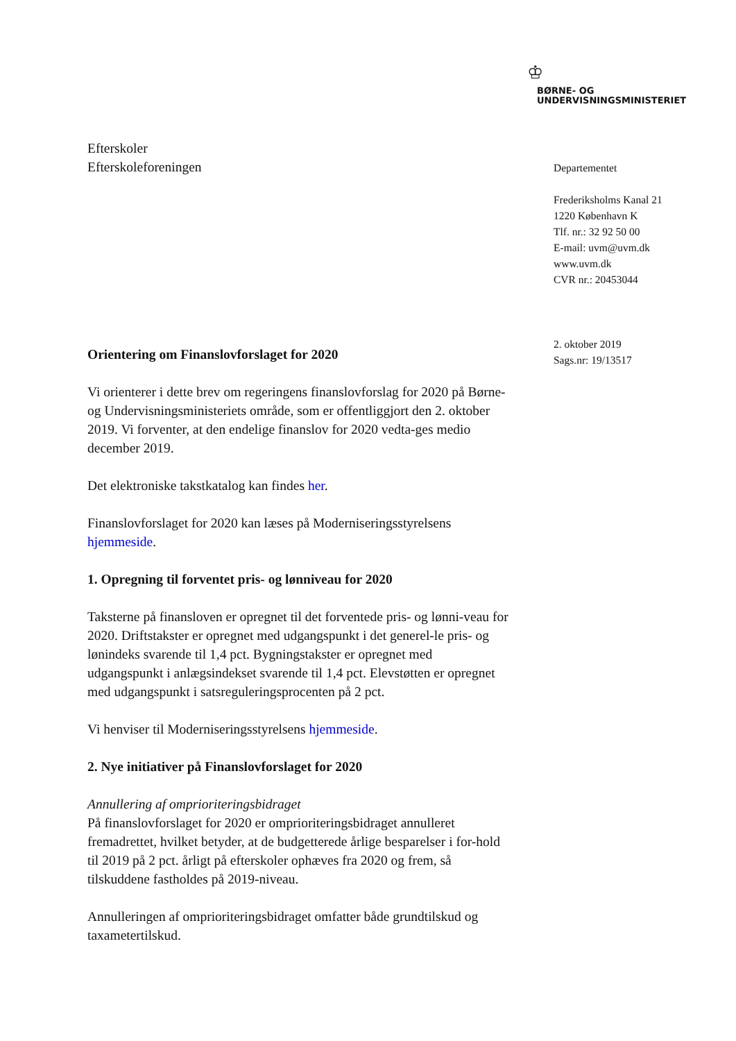♔
BØRNE- OG
UNDERVISNINGSMINISTERIET
Efterskoler
Efterskoleforeningen
Orientering om Finanslovforslaget for 2020
Vi orienterer i dette brev om regeringens finanslovforslag for 2020 på Børne- og Undervisningsministeriets område, som er offentliggjort den 2. oktober 2019. Vi forventer, at den endelige finanslov for 2020 vedta-ges medio december 2019.
Det elektroniske takstkatalog kan findes her.
Finanslovforslaget for 2020 kan læses på Moderniseringsstyrelsens hjemmeside.
1. Opregning til forventet pris- og lønniveau for 2020
Taksterne på finansloven er opregnet til det forventede pris- og lønni-veau for 2020. Driftstakster er opregnet med udgangspunkt i det generel-le pris- og lønindeks svarende til 1,4 pct. Bygningstakster er opregnet med udgangspunkt i anlægsindekset svarende til 1,4 pct. Elevstøtten er opregnet med udgangspunkt i satsreguleringsprocenten på 2 pct.
Vi henviser til Moderniseringsstyrelsens hjemmeside.
2. Nye initiativer på Finanslovforslaget for 2020
Annullering af omprioriteringsbidraget
På finanslovforslaget for 2020 er omprioriteringsbidraget annulleret fremadrettet, hvilket betyder, at de budgetterede årlige besparelser i for-hold til 2019 på 2 pct. årligt på efterskoler ophæves fra 2020 og frem, så tilskuddene fastholdes på 2019-niveau.
Annulleringen af omprioriteringsbidraget omfatter både grundtilskud og taxametertilskud.
Departementet
Frederiksholms Kanal 21
1220 København K
Tlf. nr.: 32 92 50 00
E-mail: uvm@uvm.dk
www.uvm.dk
CVR nr.: 20453044
2. oktober 2019
Sags.nr: 19/13517